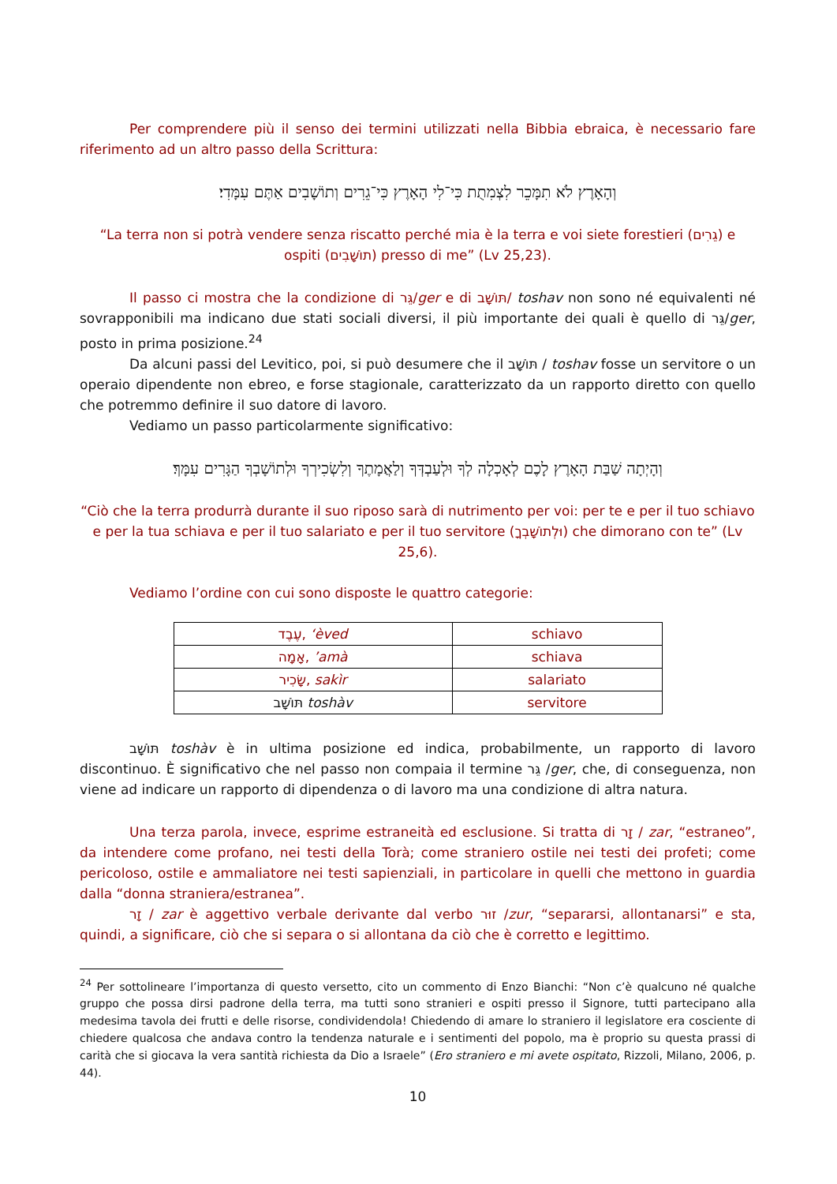Per comprendere più il senso dei termini utilizzati nella Bibbia ebraica, è necessario fare riferimento ad un altro passo della Scrittura:
וְהָאָרֶץ לֹא תִמָּכֵר לִצְמִתֻת כִּי־לִי הָאָרֶץ כִּי־גֵרִים וְתוֹשָׁבִים אַתֶּם עִמָּדִי׃
“La terra non si potrà vendere senza riscatto perché mia è la terra e voi siete forestieri (גֵרִים) e ospiti (תוֹשָׁבִים) presso di me” (Lv 25,23).
Il passo ci mostra che la condizione di גֵּר/ger e di תּוֹשָׁב/ toshav non sono né equivalenti né sovrapponibili ma indicano due stati sociali diversi, il più importante dei quali è quello di גֵּר/ger, posto in prima posizione.<sup>24</sup>
Da alcuni passi del Levitico, poi, si può desumere che il תּוֹשָׁב / toshav fosse un servitore o un operaio dipendente non ebreo, e forse stagionale, caratterizzato da un rapporto diretto con quello che potremmo definire il suo datore di lavoro.
Vediamo un passo particolarmente significativo:
וְהָיְתָה שַׁבַּת הָאָרֶץ לָכֶם לְאָכְלָה לְךָ וּלְעַבְדְּךָ וְלַאֲמָתֶךָ וְלִשְׂכִירְךָ וּלְתוֹשָׁבְךָ הַגָּרִים עִמָּךְ׃
“Ciò che la terra produrrà durante il suo riposo sarà di nutrimento per voi: per te e per il tuo schiavo e per la tua schiava e per il tuo salariato e per il tuo servitore (וּלְתוֹשָׁבְךָ) che dimorano con te” (Lv 25,6).
Vediamo l’ordine con cui sono disposte le quattro categorie:
| עֶבֶד, ‘èved | schiavo |
| אָמָה, ’amà | schiava |
| שָׂכִיר, sakìr | salariato |
| תּוֹשָׁב toshàv | servitore |
תּוֹשָׁב toshàv è in ultima posizione ed indica, probabilmente, un rapporto di lavoro discontinuo. È significativo che nel passo non compaia il termine גֵּר /ger, che, di conseguenza, non viene ad indicare un rapporto di dipendenza o di lavoro ma una condizione di altra natura.
Una terza parola, invece, esprime estraneità ed esclusione. Si tratta di זָר / zar, “estraneo”, da intendere come profano, nei testi della Torà; come straniero ostile nei testi dei profeti; come pericoloso, ostile e ammaliatore nei testi sapienziali, in particolare in quelli che mettono in guardia dalla “donna straniera/estranea”.
זָר / zar è aggettivo verbale derivante dal verbo זוּר /zur, “separarsi, allontanarsi” e sta, quindi, a significare, ciò che si separa o si allontana da ciò che è corretto e legittimo.
<sup>24</sup> Per sottolineare l’importanza di questo versetto, cito un commento di Enzo Bianchi: “Non c’è qualcuno né qualche gruppo che possa dirsi padrone della terra, ma tutti sono stranieri e ospiti presso il Signore, tutti partecipano alla medesima tavola dei frutti e delle risorse, condividendola! Chiedendo di amare lo straniero il legislatore era cosciente di chiedere qualcosa che andava contro la tendenza naturale e i sentimenti del popolo, ma è proprio su questa prassi di carità che si giocava la vera santità richiesta da Dio a Israele” (Ero straniero e mi avete ospitato, Rizzoli, Milano, 2006, p. 44).
10